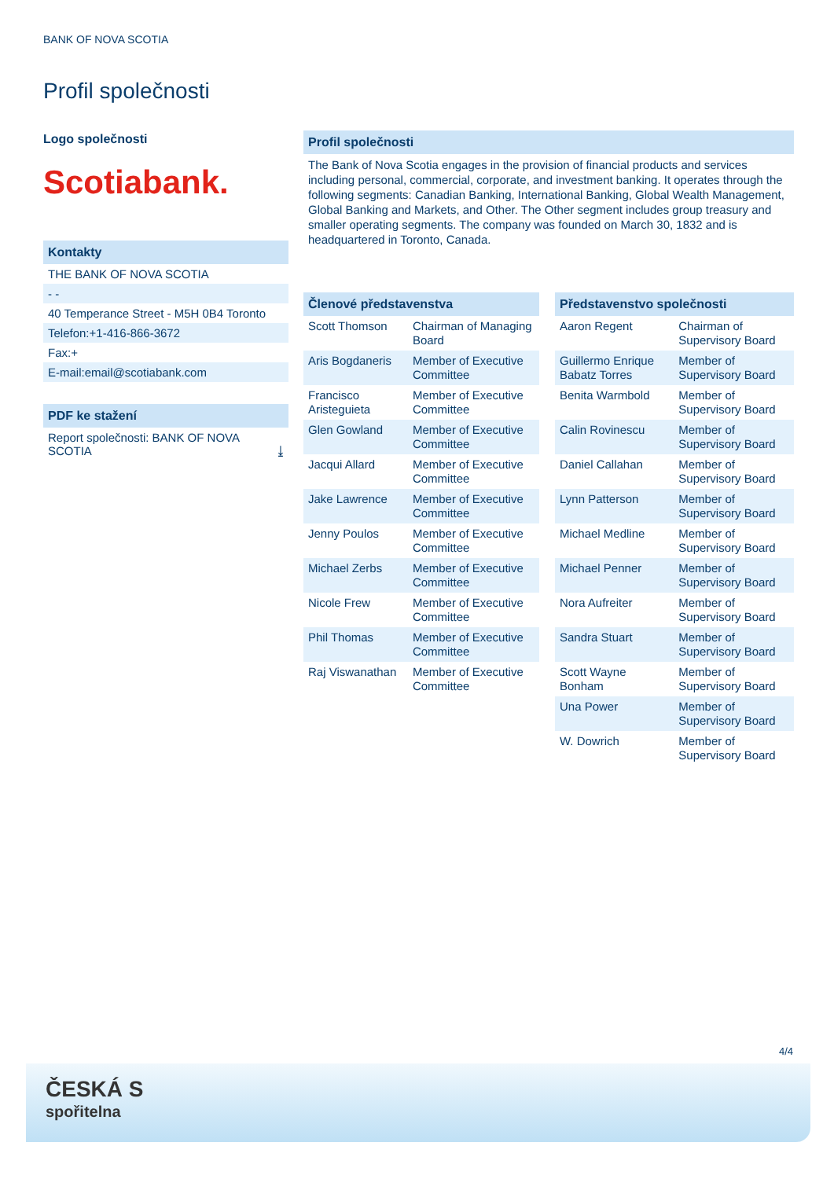BANK OF NOVA SCOTIA
Profil společnosti
Logo společnosti
Scotiabank.
Kontakty
THE BANK OF NOVA SCOTIA
- -
40 Temperance Street - M5H 0B4 Toronto
Telefon:+1-416-866-3672
Fax:+
E-mail:email@scotiabank.com
PDF ke stažení
Report společnosti: BANK OF NOVA SCOTIA ⤓
Profil společnosti
The Bank of Nova Scotia engages in the provision of financial products and services including personal, commercial, corporate, and investment banking. It operates through the following segments: Canadian Banking, International Banking, Global Wealth Management, Global Banking and Markets, and Other. The Other segment includes group treasury and smaller operating segments. The company was founded on March 30, 1832 and is headquartered in Toronto, Canada.
Členové představenstva
| Scott Thomson | Chairman of Managing Board |
| Aris Bogdaneris | Member of Executive Committee |
| Francisco Aristeguieta | Member of Executive Committee |
| Glen Gowland | Member of Executive Committee |
| Jacqui Allard | Member of Executive Committee |
| Jake Lawrence | Member of Executive Committee |
| Jenny Poulos | Member of Executive Committee |
| Michael Zerbs | Member of Executive Committee |
| Nicole Frew | Member of Executive Committee |
| Phil Thomas | Member of Executive Committee |
| Raj Viswanathan | Member of Executive Committee |
Představenstvo společnosti
| Aaron Regent | Chairman of Supervisory Board |
| Guillermo Enrique Babatz Torres | Member of Supervisory Board |
| Benita Warmbold | Member of Supervisory Board |
| Calin Rovinescu | Member of Supervisory Board |
| Daniel Callahan | Member of Supervisory Board |
| Lynn Patterson | Member of Supervisory Board |
| Michael Medline | Member of Supervisory Board |
| Michael Penner | Member of Supervisory Board |
| Nora Aufreiter | Member of Supervisory Board |
| Sandra Stuart | Member of Supervisory Board |
| Scott Wayne Bonham | Member of Supervisory Board |
| Una Power | Member of Supervisory Board |
| W. Dowrich | Member of Supervisory Board |
4/4
ČESKÁ S
spořitelna